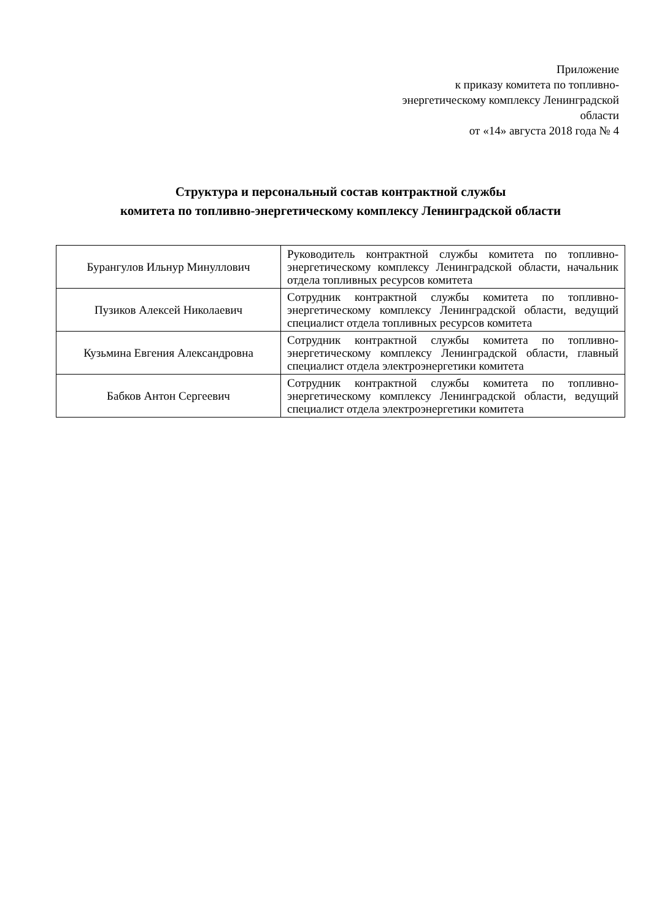Приложение
к приказу комитета по топливно-
энергетическому комплексу Ленинградской
области
от «14» августа 2018 года № 4
Структура и персональный состав контрактной службы
комитета по топливно-энергетическому комплексу Ленинградской области
| Бурангулов Ильнур Минуллович | Руководитель контрактной службы комитета по топливно-энергетическому комплексу Ленинградской области, начальник отдела топливных ресурсов комитета |
| Пузиков Алексей Николаевич | Сотрудник контрактной службы комитета по топливно-энергетическому комплексу Ленинградской области, ведущий специалист отдела топливных ресурсов комитета |
| Кузьмина Евгения Александровна | Сотрудник контрактной службы комитета по топливно-энергетическому комплексу Ленинградской области, главный специалист отдела электроэнергетики комитета |
| Бабков Антон Сергеевич | Сотрудник контрактной службы комитета по топливно-энергетическому комплексу Ленинградской области, ведущий специалист отдела электроэнергетики комитета |